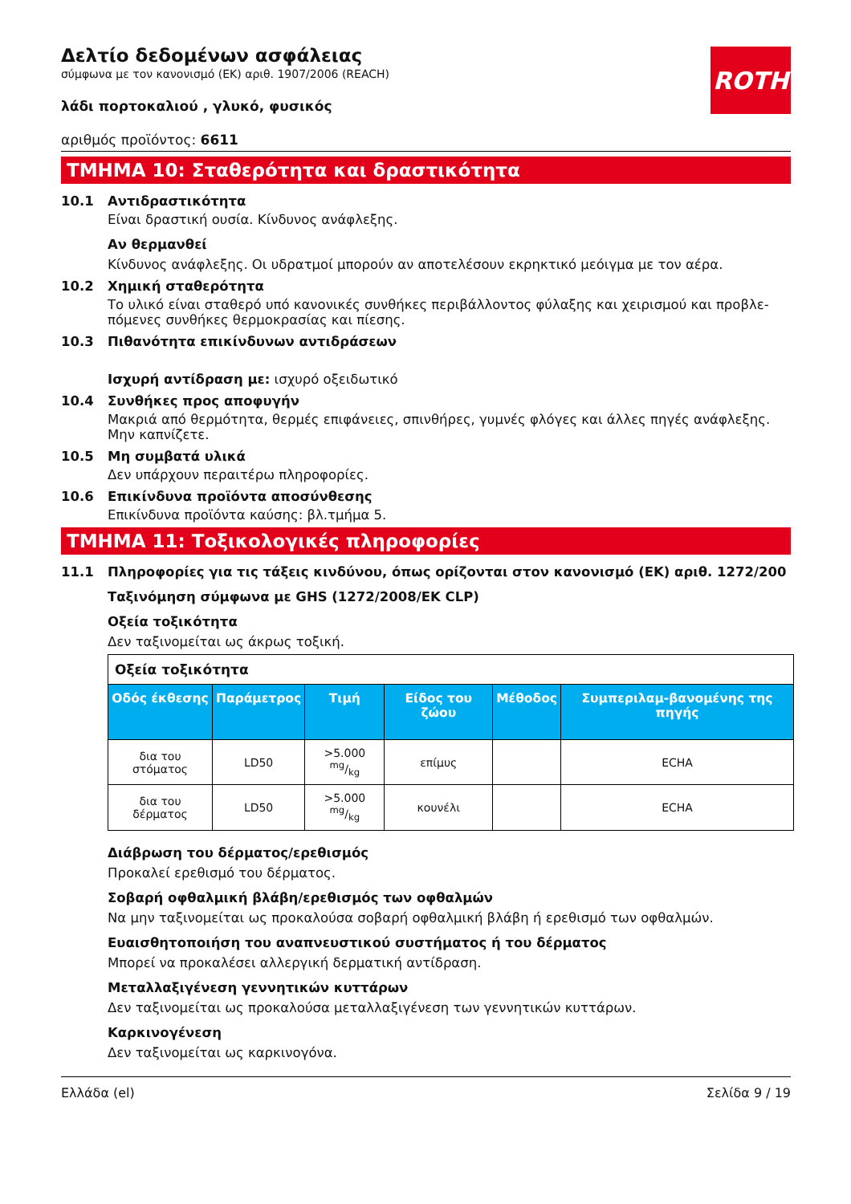ROTH
Δελτίο δεδομένων ασφάλειας
σύμφωνα με τον κανονισμό (ΕΚ) αριθ. 1907/2006 (REACH)
λάδι πορτοκαλιού , γλυκό, φυσικός
αριθμός προϊόντος: 6611
ΤΜΗΜΑ 10: Σταθερότητα και δραστικότητα
10.1 Αντιδραστικότητα
Είναι δραστική ουσία. Κίνδυνος ανάφλεξης.
Αν θερμανθεί
Κίνδυνος ανάφλεξης. Οι υδρατμοί μπορούν αν αποτελέσουν εκρηκτικό μεόιγμα με τον αέρα.
10.2 Χημική σταθερότητα
Το υλικό είναι σταθερό υπό κανονικές συνθήκες περιβάλλοντος φύλαξης και χειρισμού και προβλε-πόμενες συνθήκες θερμοκρασίας και πίεσης.
10.3 Πιθανότητα επικίνδυνων αντιδράσεων
Ισχυρή αντίδραση με: ισχυρό οξειδωτικό
10.4 Συνθήκες προς αποφυγήν
Μακριά από θερμότητα, θερμές επιφάνειες, σπινθήρες, γυμνές φλόγες και άλλες πηγές ανάφλεξης. Μην καπνίζετε.
10.5 Μη συμβατά υλικά
Δεν υπάρχουν περαιτέρω πληροφορίες.
10.6 Επικίνδυνα προϊόντα αποσύνθεσης
Επικίνδυνα προϊόντα καύσης: βλ.τμήμα 5.
ΤΜΗΜΑ 11: Τοξικολογικές πληροφορίες
11.1 Πληροφορίες για τις τάξεις κινδύνου, όπως ορίζονται στον κανονισμό (ΕΚ) αριθ. 1272/200
Ταξινόμηση σύμφωνα με GHS (1272/2008/ΕΚ CLP)
Οξεία τοξικότητα
Δεν ταξινομείται ως άκρως τοξική.
| Οξεία τοξικότητα | | | | | |
| Οδός έκθεσης | Παράμετρος | Τιμή | Είδος του ζώου | Μέθοδος | Συμπεριλαμ-βανομένης της πηγής |
| δια του στόματος | LD50 | >5.000 mg/kg | επίμυς | | ECHA |
| δια του δέρματος | LD50 | >5.000 mg/kg | κουνέλι | | ECHA |
Διάβρωση του δέρματος/ερεθισμός
Προκαλεί ερεθισμό του δέρματος.
Σοβαρή οφθαλμική βλάβη/ερεθισμός των οφθαλμών
Να μην ταξινομείται ως προκαλούσα σοβαρή οφθαλμική βλάβη ή ερεθισμό των οφθαλμών.
Ευαισθητοποιήση του αναπνευστικού συστήματος ή του δέρματος
Μπορεί να προκαλέσει αλλεργική δερματική αντίδραση.
Μεταλλαξιγένεση γεννητικών κυττάρων
Δεν ταξινομείται ως προκαλούσα μεταλλαξιγένεση των γεννητικών κυττάρων.
Καρκινογένεση
Δεν ταξινομείται ως καρκινογόνα.
Ελλάδα (el) Σελίδα 9 / 19